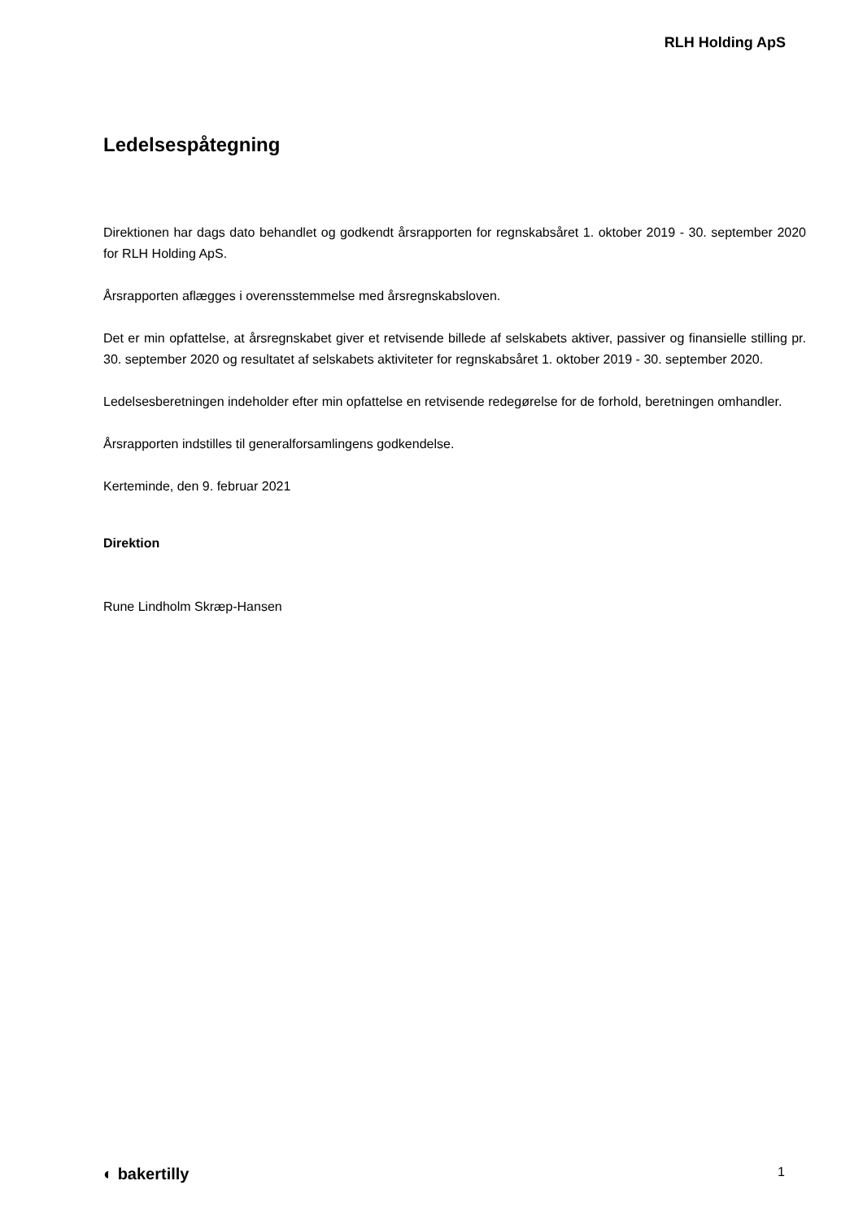RLH Holding ApS
Ledelsespåtegning
Direktionen har dags dato behandlet og godkendt årsrapporten for regnskabsåret 1. oktober 2019 - 30. september 2020 for RLH Holding ApS.
Årsrapporten aflægges i overensstemmelse med årsregnskabsloven.
Det er min opfattelse, at årsregnskabet giver et retvisende billede af selskabets aktiver, passiver og finansielle stilling pr. 30. september 2020 og resultatet af selskabets aktiviteter for regnskabsåret 1. oktober 2019 - 30. september 2020.
Ledelsesberetningen indeholder efter min opfattelse en retvisende redegørelse for de forhold, beretningen omhandler.
Årsrapporten indstilles til generalforsamlingens godkendelse.
Kerteminde, den 9. februar 2021
Direktion
Rune Lindholm Skræp-Hansen
◐ bakertilly 1